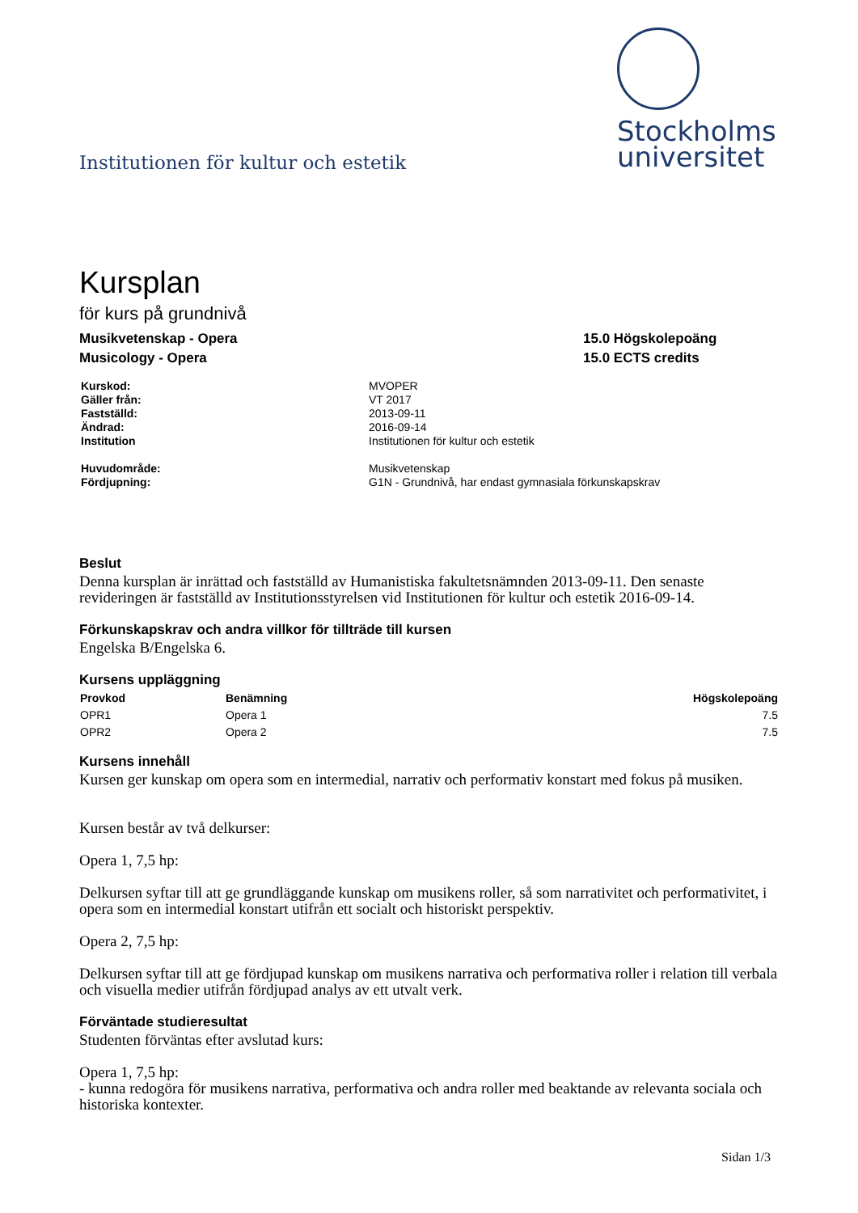Institutionen för kultur och estetik
Stockholms
universitet
Kursplan
för kurs på grundnivå
Musikvetenskap - Opera
Musicology - Opera
15.0 Högskolepoäng
15.0 ECTS credits
| Kurskod: | MVOPER |
| Gäller från: | VT 2017 |
| Fastställd: | 2013-09-11 |
| Ändrad: | 2016-09-14 |
| Institution | Institutionen för kultur och estetik |
| Huvudområde: | Musikvetenskap |
| Fördjupning: | G1N - Grundnivå, har endast gymnasiala förkunskapskrav |
Beslut
Denna kursplan är inrättad och fastställd av Humanistiska fakultetsnämnden 2013-09-11. Den senaste revideringen är fastställd av Institutionsstyrelsen vid Institutionen för kultur och estetik 2016-09-14.
Förkunskapskrav och andra villkor för tillträde till kursen
Engelska B/Engelska 6.
Kursens uppläggning
| Provkod | Benämning | Högskolepoäng |
| --- | --- | --- |
| OPR1 | Opera 1 | 7.5 |
| OPR2 | Opera 2 | 7.5 |
Kursens innehåll
Kursen ger kunskap om opera som en intermedial, narrativ och performativ konstart med fokus på musiken.
Kursen består av två delkurser:
Opera 1, 7,5 hp:
Delkursen syftar till att ge grundläggande kunskap om musikens roller, så som narrativitet och performativitet, i opera som en intermedial konstart utifrån ett socialt och historiskt perspektiv.
Opera 2, 7,5 hp:
Delkursen syftar till att ge fördjupad kunskap om musikens narrativa och performativa roller i relation till verbala och visuella medier utifrån fördjupad analys av ett utvalt verk.
Förväntade studieresultat
Studenten förväntas efter avslutad kurs:
Opera 1, 7,5 hp:
- kunna redogöra för musikens narrativa, performativa och andra roller med beaktande av relevanta sociala och historiska kontexter.
Sidan 1/3